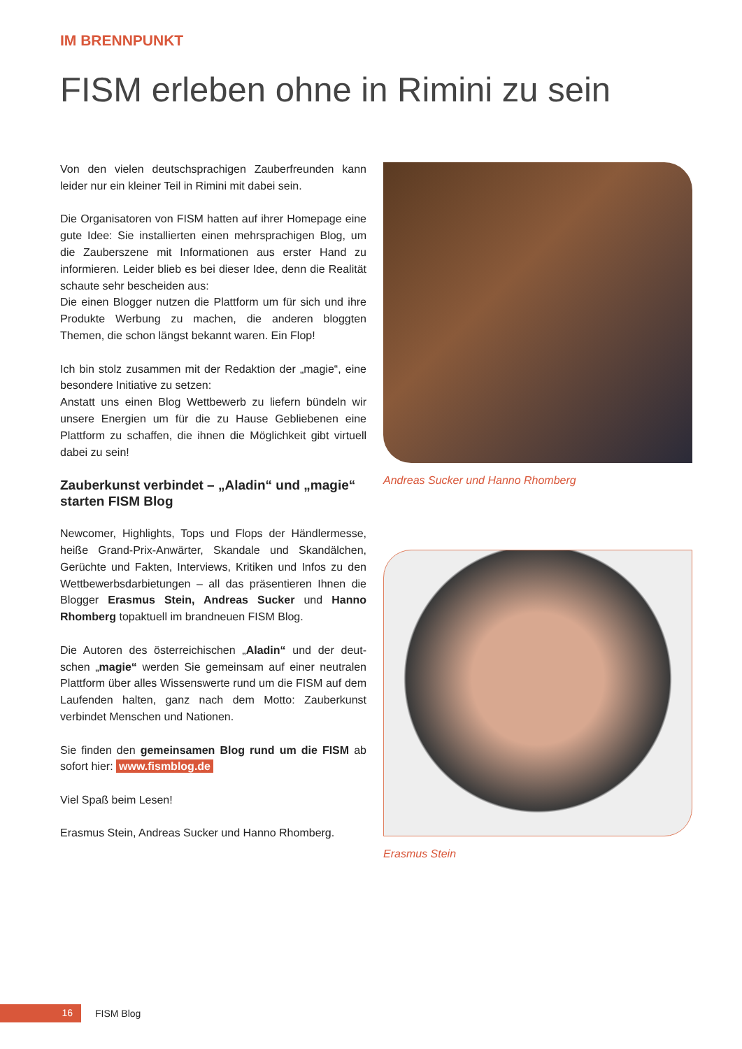IM BRENNPUNKT
FISM erleben ohne in Rimini zu sein
Von den vielen deutschsprachigen Zauberfreunden kann leider nur ein kleiner Teil in Rimini mit dabei sein.
Die Organisatoren von FISM hatten auf ihrer Homepage eine gute Idee: Sie installierten einen mehrsprachigen Blog, um die Zauberszene mit Informationen aus erster Hand zu informieren. Leider blieb es bei dieser Idee, denn die Reali­tät schaute sehr bescheiden aus:
Die einen Blogger nutzen die Plattform um für sich und ihre Produkte Werbung zu machen, die anderen bloggten Themen, die schon längst bekannt waren. Ein Flop!
Ich bin stolz zusammen mit der Redaktion der „magie“, eine besondere Initiative zu setzen:
Anstatt uns einen Blog Wettbewerb zu liefern bündeln wir unsere Energien um für die zu Hause Gebliebenen eine Plattform zu schaffen, die ihnen die Möglichkeit gibt virtu­ell dabei zu sein!
Zauberkunst verbindet – „Aladin“ und „magie“ starten FISM Blog
Newcomer, Highlights, Tops und Flops der Händlermesse, heiße Grand-Prix-Anwärter, Skandale und Skandälchen, Gerüchte und Fakten, Interviews, Kritiken und Infos zu den Wettbewerbsdarbietungen – all das präsentieren Ihnen die Blogger Erasmus Stein, Andreas Sucker und Hanno Rhom­berg topaktuell im brandneuen FISM Blog.
Die Autoren des österreichischen „Aladin“ und der deut­schen „magie“ werden Sie gemeinsam auf einer neutralen Plattform über alles Wissenswerte rund um die FISM auf dem Laufenden halten, ganz nach dem Motto: Zauberkunst verbindet Menschen und Nationen.
Sie finden den gemeinsamen Blog rund um die FISM ab sofort hier: www.fismblog.de
Viel Spaß beim Lesen!
Erasmus Stein, Andreas Sucker und Hanno Rhomberg.
Andreas Sucker und Hanno Rhomberg
Erasmus Stein
16 FISM Blog